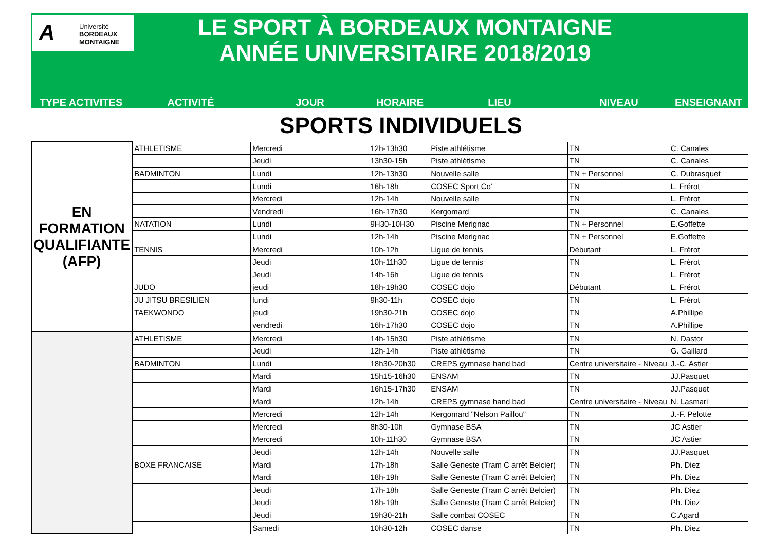A
Université
BORDEAUX
MONTAIGNE
LE SPORT À BORDEAUX MONTAIGNE
ANNÉE UNIVERSITAIRE 2018/2019
TYPE ACTIVITES ACTIVITÉ JOUR HORAIRE LIEU NIVEAU ENSEIGNANT
SPORTS INDIVIDUELS
| EN FORMATION QUALIFIANTE (AFP) | ATHLETISME | Mercredi | 12h-13h30 | Piste athlétisme | TN | C. Canales |
| | | Jeudi | 13h30-15h | Piste athlétisme | TN | C. Canales |
| | BADMINTON | Lundi | 12h-13h30 | Nouvelle salle | TN + Personnel | C. Dubrasquet |
| | | Lundi | 16h-18h | COSEC Sport Co' | TN | L. Frérot |
| | | Mercredi | 12h-14h | Nouvelle salle | TN | L. Frérot |
| | | Vendredi | 16h-17h30 | Kergomard | TN | C. Canales |
| | NATATION | Lundi | 9H30-10H30 | Piscine Merignac | TN + Personnel | E.Goffette |
| | | Lundi | 12h-14h | Piscine Merignac | TN + Personnel | E.Goffette |
| | TENNIS | Mercredi | 10h-12h | Ligue de tennis | Débutant | L. Frérot |
| | | Jeudi | 10h-11h30 | Ligue de tennis | TN | L. Frérot |
| | | Jeudi | 14h-16h | Ligue de tennis | TN | L. Frérot |
| | JUDO | jeudi | 18h-19h30 | COSEC dojo | Débutant | L. Frérot |
| | JU JITSU BRESILIEN | lundi | 9h30-11h | COSEC dojo | TN | L. Frérot |
| | TAEKWONDO | jeudi | 19h30-21h | COSEC dojo | TN | A.Phillipe |
| | | vendredi | 16h-17h30 | COSEC dojo | TN | A.Phillipe |
| | ATHLETISME | Mercredi | 14h-15h30 | Piste athlétisme | TN | N. Dastor |
| | | Jeudi | 12h-14h | Piste athlétisme | TN | G. Gaillard |
| | BADMINTON | Lundi | 18h30-20h30 | CREPS gymnase hand bad | Centre universitaire - Niveau | J.-C. Astier |
| | | Mardi | 15h15-16h30 | ENSAM | TN | JJ.Pasquet |
| | | Mardi | 16h15-17h30 | ENSAM | TN | JJ.Pasquet |
| | | Mardi | 12h-14h | CREPS gymnase hand bad | Centre universitaire - Niveau | N. Lasmari |
| | | Mercredi | 12h-14h | Kergomard "Nelson Paillou" | TN | J.-F. Pelotte |
| | | Mercredi | 8h30-10h | Gymnase BSA | TN | JC Astier |
| | | Mercredi | 10h-11h30 | Gymnase BSA | TN | JC Astier |
| | | Jeudi | 12h-14h | Nouvelle salle | TN | JJ.Pasquet |
| | BOXE FRANCAISE | Mardi | 17h-18h | Salle Geneste (Tram C arrêt Belcier) | TN | Ph. Diez |
| | | Mardi | 18h-19h | Salle Geneste (Tram C arrêt Belcier) | TN | Ph. Diez |
| | | Jeudi | 17h-18h | Salle Geneste (Tram C arrêt Belcier) | TN | Ph. Diez |
| | | Jeudi | 18h-19h | Salle Geneste (Tram C arrêt Belcier) | TN | Ph. Diez |
| | | Jeudi | 19h30-21h | Salle combat COSEC | TN | C.Agard |
| | | Samedi | 10h30-12h | COSEC danse | TN | Ph. Diez |